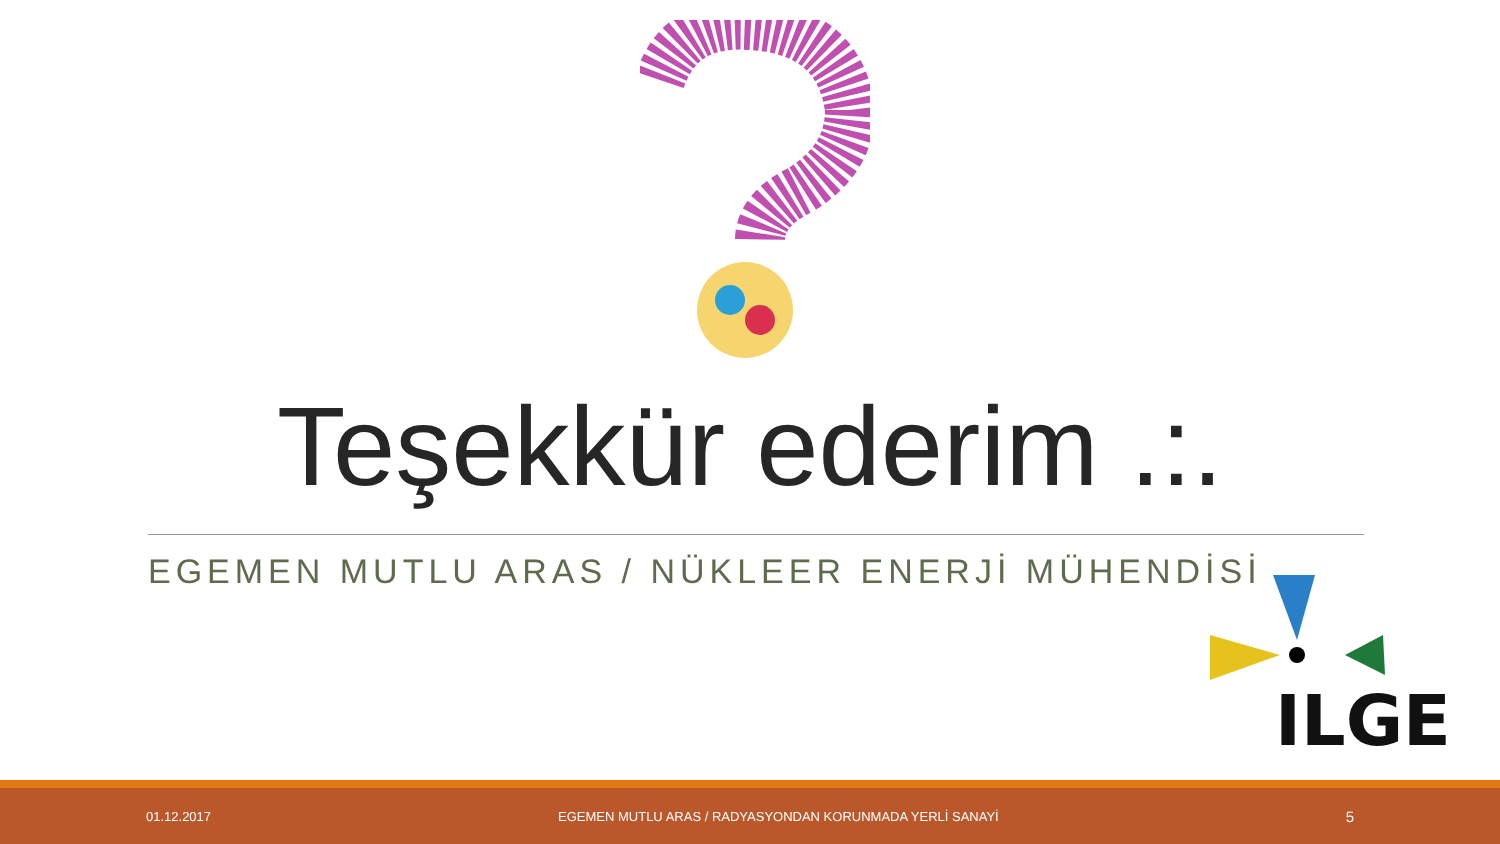Teşekkür ederim .:.
EGEMEN MUTLU ARAS / NÜKLEER ENERJİ MÜHENDİSİ
ILGE
01.12.2017 EGEMEN MUTLU ARAS / RADYASYONDAN KORUNMADA YERLİ SANAYİ 5